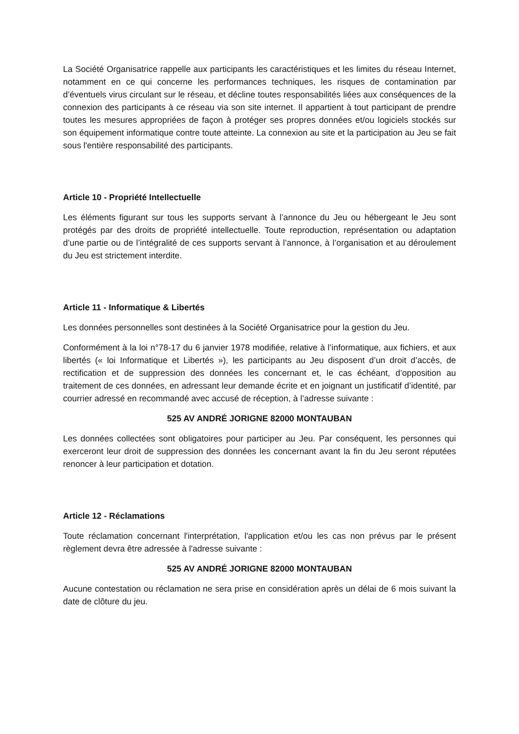La Société Organisatrice rappelle aux participants les caractéristiques et les limites du réseau Internet, notamment en ce qui concerne les performances techniques, les risques de contamination par d’éventuels virus circulant sur le réseau, et décline toutes responsabilités liées aux conséquences de la connexion des participants à ce réseau via son site internet. Il appartient à tout participant de prendre toutes les mesures appropriées de façon à protéger ses propres données et/ou logiciels stockés sur son équipement informatique contre toute atteinte. La connexion au site et la participation au Jeu se fait sous l'entière responsabilité des participants.
Article 10 - Propriété Intellectuelle
Les éléments figurant sur tous les supports servant à l’annonce du Jeu ou hébergeant le Jeu sont protégés par des droits de propriété intellectuelle. Toute reproduction, représentation ou adaptation d’une partie ou de l’intégralité de ces supports servant à l’annonce, à l’organisation et au déroulement du Jeu est strictement interdite.
Article 11 - Informatique & Libertés
Les données personnelles sont destinées à la Société Organisatrice pour la gestion du Jeu.
Conformément à la loi n°78-17 du 6 janvier 1978 modifiée, relative à l’informatique, aux fichiers, et aux libertés (« loi Informatique et Libertés »), les participants au Jeu disposent d’un droit d’accès, de rectification et de suppression des données les concernant et, le cas échéant, d’opposition au traitement de ces données, en adressant leur demande écrite et en joignant un justificatif d’identité, par courrier adressé en recommandé avec accusé de réception, à l’adresse suivante :
525 AV ANDRÉ JORIGNE 82000 MONTAUBAN
Les données collectées sont obligatoires pour participer au Jeu. Par conséquent, les personnes qui exerceront leur droit de suppression des données les concernant avant la fin du Jeu seront réputées renoncer à leur participation et dotation.
Article 12 - Réclamations
Toute réclamation concernant l'interprétation, l'application et/ou les cas non prévus par le présent règlement devra être adressée à l'adresse suivante :
525 AV ANDRÉ JORIGNE 82000 MONTAUBAN
Aucune contestation ou réclamation ne sera prise en considération après un délai de 6 mois suivant la date de clôture du jeu.